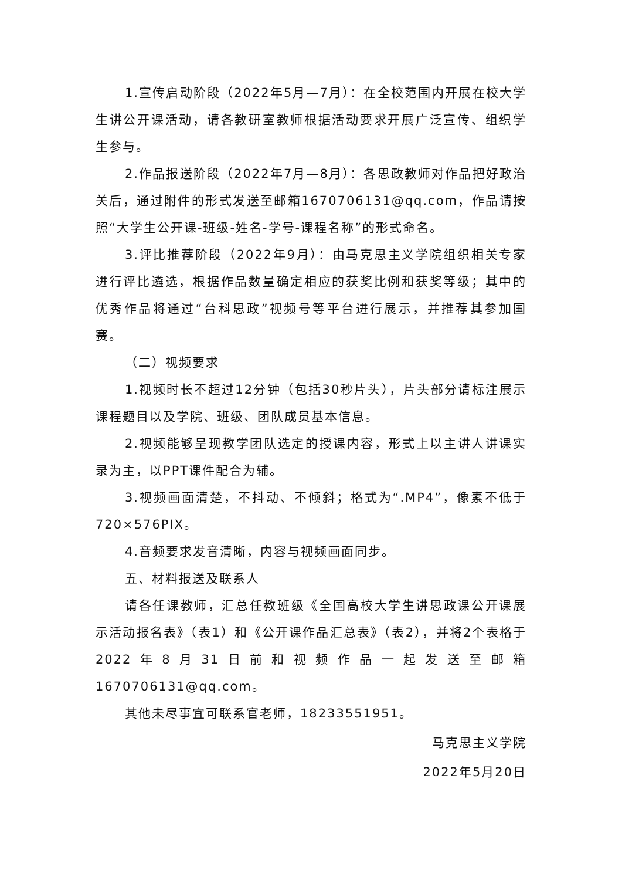1.宣传启动阶段（2022年5月—7月）：在全校范围内开展在校大学生讲公开课活动，请各教研室教师根据活动要求开展广泛宣传、组织学生参与。
2.作品报送阶段（2022年7月—8月）：各思政教师对作品把好政治关后，通过附件的形式发送至邮箱1670706131@qq.com，作品请按照“大学生公开课-班级-姓名-学号-课程名称”的形式命名。
3.评比推荐阶段（2022年9月）：由马克思主义学院组织相关专家进行评比遴选，根据作品数量确定相应的获奖比例和获奖等级；其中的优秀作品将通过“台科思政”视频号等平台进行展示，并推荐其参加国赛。
（二）视频要求
1.视频时长不超过12分钟（包括30秒片头），片头部分请标注展示课程题目以及学院、班级、团队成员基本信息。
2.视频能够呈现教学团队选定的授课内容，形式上以主讲人讲课实录为主，以PPT课件配合为辅。
3.视频画面清楚，不抖动、不倾斜；格式为“.MP4”，像素不低于720×576PIX。
4.音频要求发音清晰，内容与视频画面同步。
五、材料报送及联系人
请各任课教师，汇总任教班级《全国高校大学生讲思政课公开课展示活动报名表》（表1）和《公开课作品汇总表》（表2），并将2个表格于2022年8月31日前和视频作品一起发送至邮箱1670706131@qq.com。
其他未尽事宜可联系官老师，18233551951。
马克思主义学院
2022年5月20日